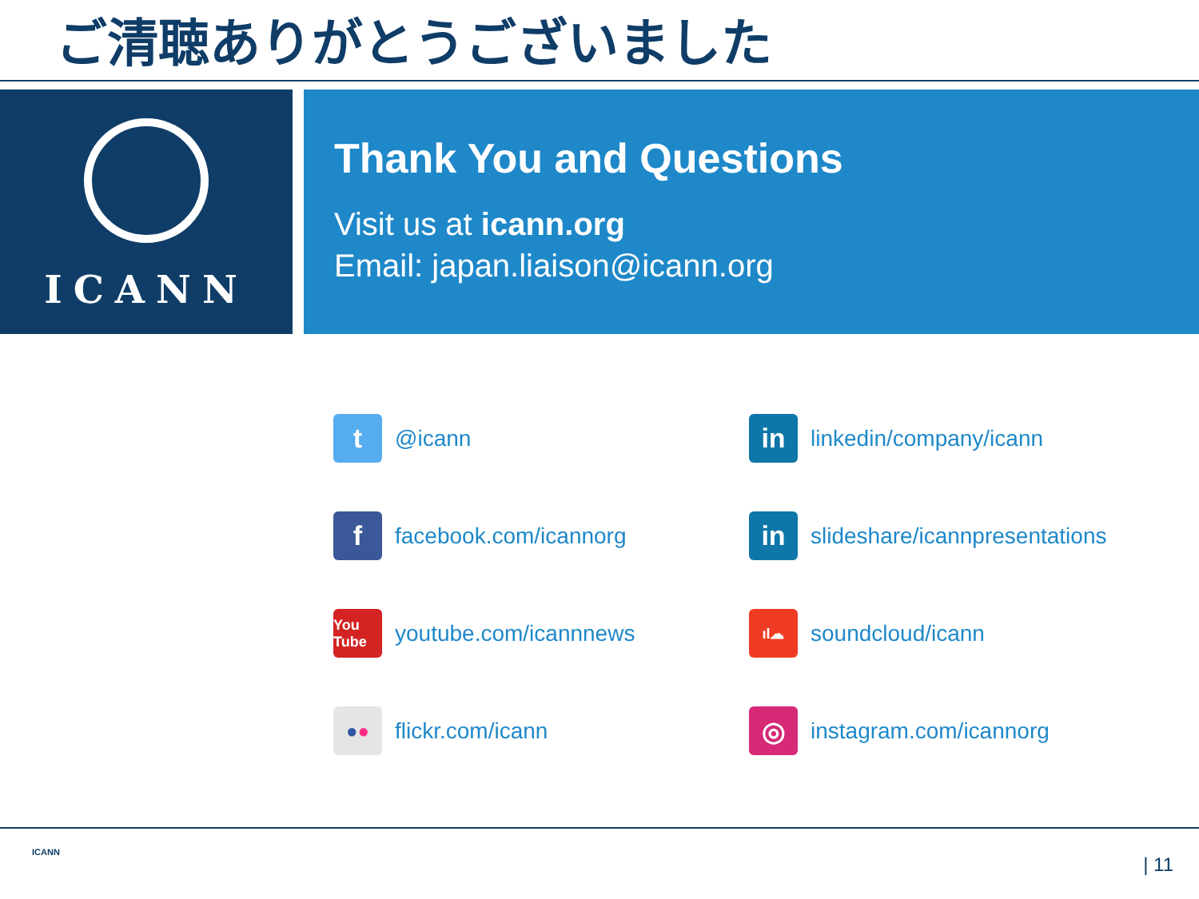ご清聴ありがとうございました
ICANN
Thank You and Questions
Visit us at icann.org
Email: japan.liaison@icann.org
t
@icann
in
linkedin/company/icann
f
facebook.com/icannorg
in
slideshare/icannpresentations
You Tube
youtube.com/icannnews
ıl☁
soundcloud/icann
● ●
flickr.com/icann
◎
instagram.com/icannorg
ICANN
| 11